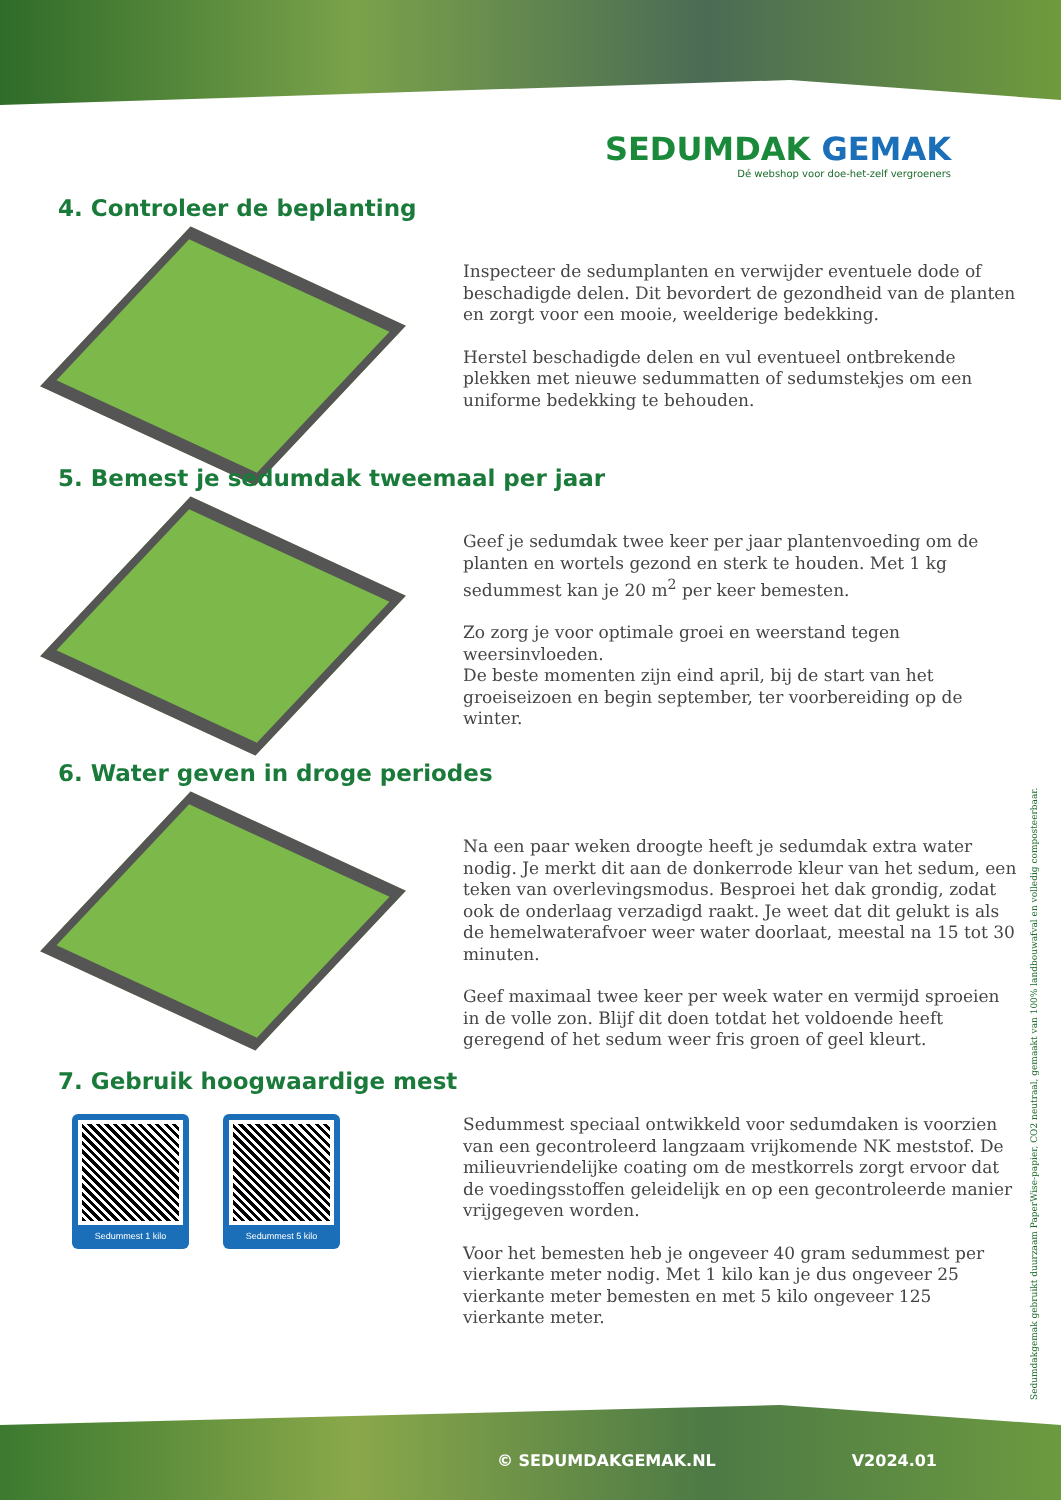SEDUMDAK GEMAK
Dé webshop voor doe-het-zelf vergroeners
4. Controleer de beplanting
Inspecteer de sedumplanten en verwijder eventuele dode of beschadigde delen. Dit bevordert de gezondheid van de planten en zorgt voor een mooie, weelderige bedekking.
Herstel beschadigde delen en vul eventueel ontbrekende plekken met nieuwe sedummatten of sedumstekjes om een uniforme bedekking te behouden.
5. Bemest je sedumdak tweemaal per jaar
Geef je sedumdak twee keer per jaar plantenvoeding om de planten en wortels gezond en sterk te houden. Met 1 kg sedummest kan je 20 m<sup>2</sup> per keer bemesten.
Zo zorg je voor optimale groei en weerstand tegen weersinvloeden.
De beste momenten zijn eind april, bij de start van het groeiseizoen en begin september, ter voorbereiding op de winter.
6. Water geven in droge periodes
Na een paar weken droogte heeft je sedumdak extra water nodig. Je merkt dit aan de donkerrode kleur van het sedum, een teken van overlevingsmodus. Besproei het dak grondig, zodat ook de onderlaag verzadigd raakt. Je weet dat dit gelukt is als de hemelwaterafvoer weer water doorlaat, meestal na 15 tot 30 minuten.
Geef maximaal twee keer per week water en vermijd sproeien in de volle zon. Blijf dit doen totdat het voldoende heeft geregend of het sedum weer fris groen of geel kleurt.
7. Gebruik hoogwaardige mest
Sedummest 1 kilo Sedummest 5 kilo
Sedummest speciaal ontwikkeld voor sedumdaken is voorzien van een gecontroleerd langzaam vrijkomende NK meststof. De milieuvriendelijke coating om de mestkorrels zorgt ervoor dat de voedingsstoffen geleidelijk en op een gecontroleerde manier vrijgegeven worden.
Voor het bemesten heb je ongeveer 40 gram sedummest per vierkante meter nodig. Met 1 kilo kan je dus ongeveer 25 vierkante meter bemesten en met 5 kilo ongeveer 125 vierkante meter.
Sedumdakgemak gebruikt duurzaam PaperWise-papier, CO2 neutraal, gemaakt van 100% landbouwafval en volledig composteerbaar.
© SEDUMDAKGEMAK.NL V2024.01